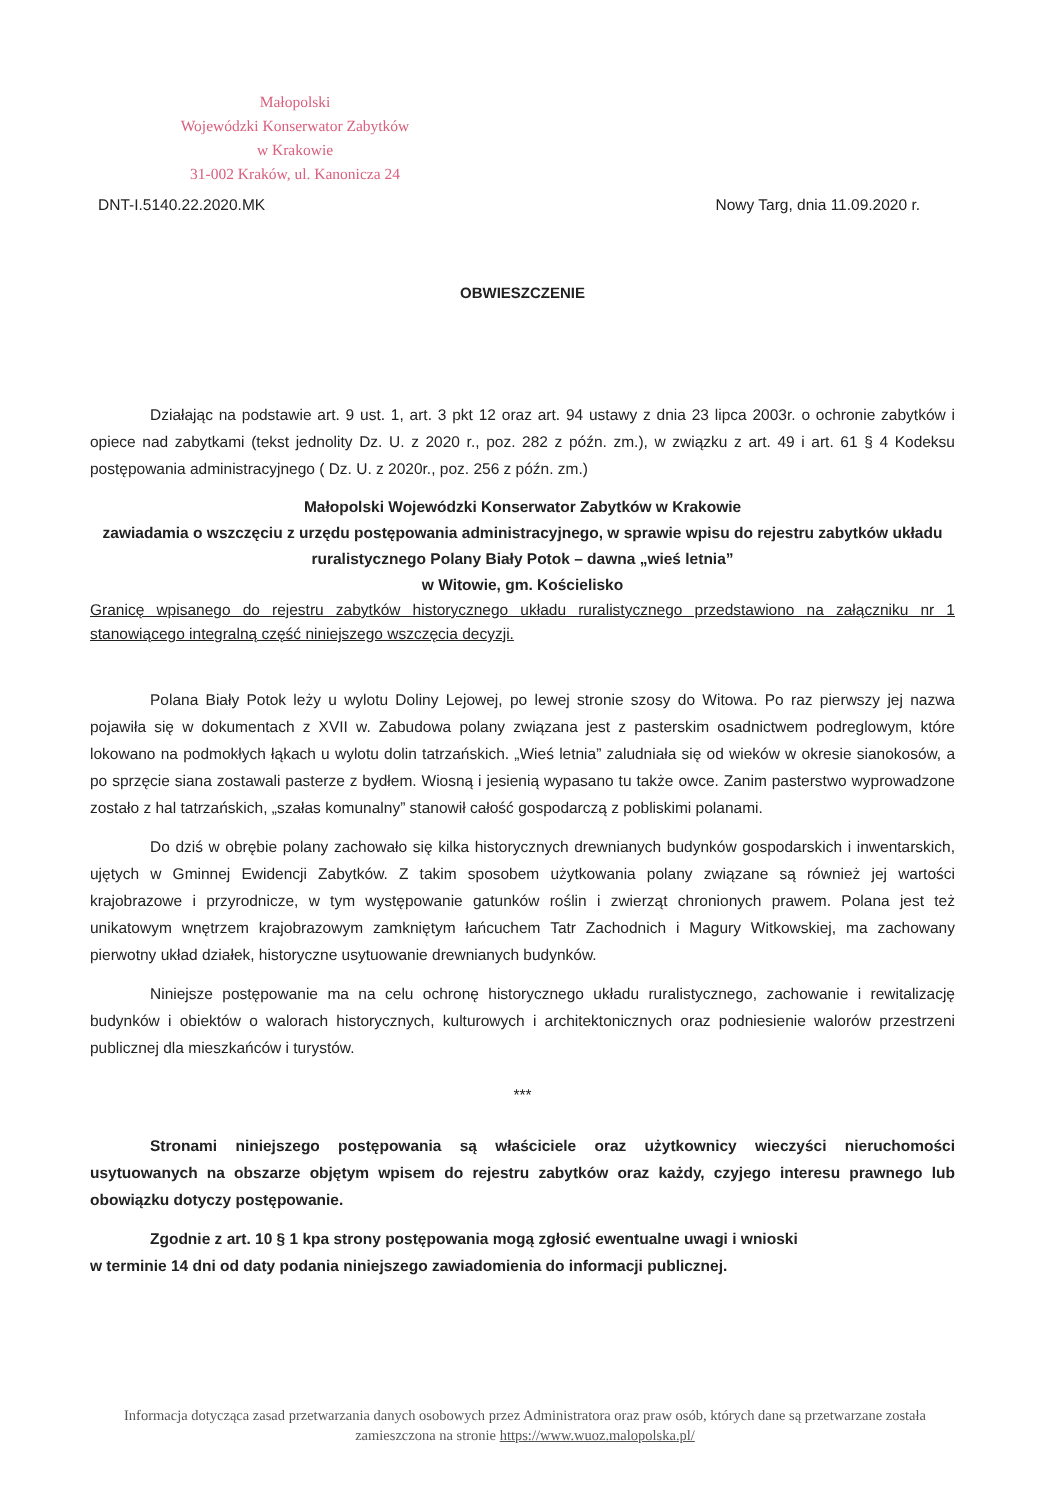Małopolski
Wojewódzki Konserwator Zabytków
w Krakowie
31-002 Kraków, ul. Kanonicza 24
DNT-I.5140.22.2020.MK Nowy Targ, dnia 11.09.2020 r.
OBWIESZCZENIE
Działając na podstawie art. 9 ust. 1, art. 3 pkt 12 oraz art. 94 ustawy z dnia 23 lipca 2003r. o ochronie zabytków i opiece nad zabytkami (tekst jednolity Dz. U. z 2020 r., poz. 282 z późn. zm.), w związku z art. 49 i art. 61 § 4 Kodeksu postępowania administracyjnego ( Dz. U. z 2020r., poz. 256 z późn. zm.)
Małopolski Wojewódzki Konserwator Zabytków w Krakowie
zawiadamia o wszczęciu z urzędu postępowania administracyjnego, w sprawie wpisu do rejestru zabytków układu ruralistycznego Polany Biały Potok – dawna „wieś letnia”
w Witowie, gm. Kościelisko
Granicę wpisanego do rejestru zabytków historycznego układu ruralistycznego przedstawiono na załączniku nr 1 stanowiącego integralną część niniejszego wszczęcia decyzji.
Polana Biały Potok leży u wylotu Doliny Lejowej, po lewej stronie szosy do Witowa. Po raz pierwszy jej nazwa pojawiła się w dokumentach z XVII w. Zabudowa polany związana jest z pasterskim osadnictwem podreglowym, które lokowano na podmokłych łąkach u wylotu dolin tatrzańskich. „Wieś letnia” zaludniała się od wieków w okresie sianokosów, a po sprzęcie siana zostawali pasterze z bydłem. Wiosną i jesienią wypasano tu także owce. Zanim pasterstwo wyprowadzone zostało z hal tatrzańskich, „szałas komunalny” stanowił całość gospodarczą z pobliskimi polanami.
Do dziś w obrębie polany zachowało się kilka historycznych drewnianych budynków gospodarskich i inwentarskich, ujętych w Gminnej Ewidencji Zabytków. Z takim sposobem użytkowania polany związane są również jej wartości krajobrazowe i przyrodnicze, w tym występowanie gatunków roślin i zwierząt chronionych prawem. Polana jest też unikatowym wnętrzem krajobrazowym zamkniętym łańcuchem Tatr Zachodnich i Magury Witkowskiej, ma zachowany pierwotny układ działek, historyczne usytuowanie drewnianych budynków.
Niniejsze postępowanie ma na celu ochronę historycznego układu ruralistycznego, zachowanie i rewitalizację budynków i obiektów o walorach historycznych, kulturowych i architektonicznych oraz podniesienie walorów przestrzeni publicznej dla mieszkańców i turystów.
***
Stronami niniejszego postępowania są właściciele oraz użytkownicy wieczyści nieruchomości usytuowanych na obszarze objętym wpisem do rejestru zabytków oraz każdy, czyjego interesu prawnego lub obowiązku dotyczy postępowanie.
Zgodnie z art. 10 § 1 kpa strony postępowania mogą zgłosić ewentualne uwagi i wnioski
w terminie 14 dni od daty podania niniejszego zawiadomienia do informacji publicznej.
Informacja dotycząca zasad przetwarzania danych osobowych przez Administratora oraz praw osób, których dane są przetwarzane została zamieszczona na stronie https://www.wuoz.malopolska.pl/